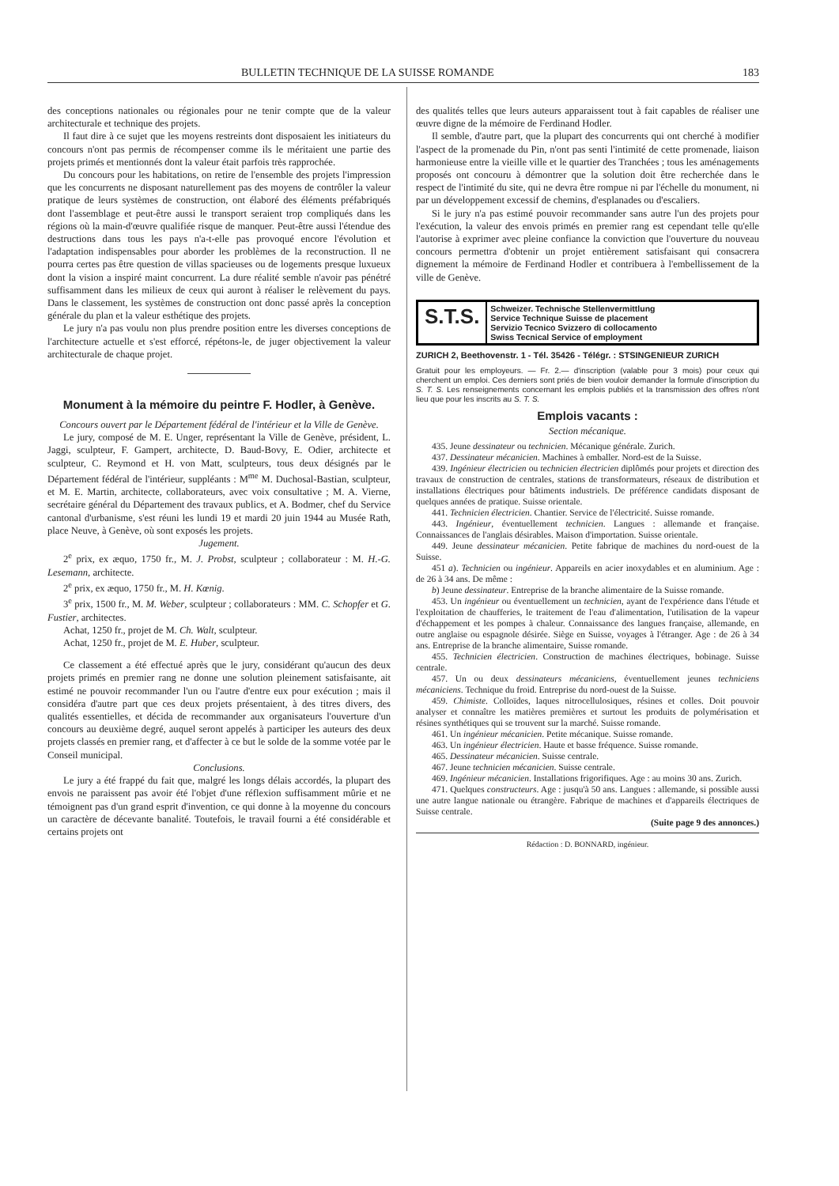BULLETIN TECHNIQUE DE LA SUISSE ROMANDE 183
des conceptions nationales ou régionales pour ne tenir compte que de la valeur architecturale et technique des projets.
Il faut dire à ce sujet que les moyens restreints dont disposaient les initiateurs du concours n'ont pas permis de récompenser comme ils le méritaient une partie des projets primés et mentionnés dont la valeur était parfois très rapprochée.
Du concours pour les habitations, on retire de l'ensemble des projets l'impression que les concurrents ne disposant naturellement pas des moyens de contrôler la valeur pratique de leurs systèmes de construction, ont élaboré des éléments préfabriqués dont l'assemblage et peut-être aussi le transport seraient trop compliqués dans les régions où la main-d'œuvre qualifiée risque de manquer. Peut-être aussi l'étendue des destructions dans tous les pays n'a-t-elle pas provoqué encore l'évolution et l'adaptation indispensables pour aborder les problèmes de la reconstruction. Il ne pourra certes pas être question de villas spacieuses ou de logements presque luxueux dont la vision a inspiré maint concurrent. La dure réalité semble n'avoir pas pénétré suffisamment dans les milieux de ceux qui auront à réaliser le relèvement du pays. Dans le classement, les systèmes de construction ont donc passé après la conception générale du plan et la valeur esthétique des projets.
Le jury n'a pas voulu non plus prendre position entre les diverses conceptions de l'architecture actuelle et s'est efforcé, répétons-le, de juger objectivement la valeur architecturale de chaque projet.
Monument à la mémoire du peintre F. Hodler, à Genève.
Concours ouvert par le Département fédéral de l'intérieur et la Ville de Genève.
Le jury, composé de M. E. Unger, représentant la Ville de Genève, président, L. Jaggi, sculpteur, F. Gampert, architecte, D. Baud-Bovy, E. Odier, architecte et sculpteur, C. Reymond et H. von Matt, sculpteurs, tous deux désignés par le Département fédéral de l'intérieur, suppléants : M<sup>me</sup> M. Duchosal-Bastian, sculpteur, et M. E. Martin, architecte, collaborateurs, avec voix consultative ; M. A. Vierne, secrétaire général du Département des travaux publics, et A. Bodmer, chef du Service cantonal d'urbanisme, s'est réuni les lundi 19 et mardi 20 juin 1944 au Musée Rath, place Neuve, à Genève, où sont exposés les projets.
Jugement.
2<sup>e</sup> prix, ex æquo, 1750 fr., M. J. Probst, sculpteur ; collaborateur : M. H.-G. Lesemann, architecte.
2<sup>e</sup> prix, ex æquo, 1750 fr., M. H. Kœnig.
3<sup>e</sup> prix, 1500 fr., M. M. Weber, sculpteur ; collaborateurs : MM. C. Schopfer et G. Fustier, architectes.
Achat, 1250 fr., projet de M. Ch. Walt, sculpteur.
Achat, 1250 fr., projet de M. E. Huber, sculpteur.
Ce classement a été effectué après que le jury, considérant qu'aucun des deux projets primés en premier rang ne donne une solution pleinement satisfaisante, ait estimé ne pouvoir recommander l'un ou l'autre d'entre eux pour exécution ; mais il considéra d'autre part que ces deux projets présentaient, à des titres divers, des qualités essentielles, et décida de recommander aux organisateurs l'ouverture d'un concours au deuxième degré, auquel seront appelés à participer les auteurs des deux projets classés en premier rang, et d'affecter à ce but le solde de la somme votée par le Conseil municipal.
Conclusions.
Le jury a été frappé du fait que, malgré les longs délais accordés, la plupart des envois ne paraissent pas avoir été l'objet d'une réflexion suffisamment mûrie et ne témoignent pas d'un grand esprit d'invention, ce qui donne à la moyenne du concours un caractère de décevante banalité. Toutefois, le travail fourni a été considérable et certains projets ont
des qualités telles que leurs auteurs apparaissent tout à fait capables de réaliser une œuvre digne de la mémoire de Ferdinand Hodler.
Il semble, d'autre part, que la plupart des concurrents qui ont cherché à modifier l'aspect de la promenade du Pin, n'ont pas senti l'intimité de cette promenade, liaison harmonieuse entre la vieille ville et le quartier des Tranchées ; tous les aménagements proposés ont concouru à démontrer que la solution doit être recherchée dans le respect de l'intimité du site, qui ne devra être rompue ni par l'échelle du monument, ni par un développement excessif de chemins, d'esplanades ou d'escaliers.
Si le jury n'a pas estimé pouvoir recommander sans autre l'un des projets pour l'exécution, la valeur des envois primés en premier rang est cependant telle qu'elle l'autorise à exprimer avec pleine confiance la conviction que l'ouverture du nouveau concours permettra d'obtenir un projet entièrement satisfaisant qui consacrera dignement la mémoire de Ferdinand Hodler et contribuera à l'embellissement de la ville de Genève.
S.T.S.
Schweizer. Technische Stellenvermittlung
Service Technique Suisse de placement
Servizio Tecnico Svizzero di collocamento
Swiss Tecnical Service of employment
ZURICH 2, Beethovenstr. 1 - Tél. 35426 - Télégr. : STSINGENIEUR ZURICH
Gratuit pour les employeurs. — Fr. 2.— d'inscription (valable pour 3 mois) pour ceux qui cherchent un emploi. Ces derniers sont priés de bien vouloir demander la formule d'inscription du S. T. S. Les renseignements concernant les emplois publiés et la transmission des offres n'ont lieu que pour les inscrits au S. T. S.
Emplois vacants :
Section mécanique.
435. Jeune dessinateur ou technicien. Mécanique générale. Zurich.
437. Dessinateur mécanicien. Machines à emballer. Nord-est de la Suisse.
439. Ingénieur électricien ou technicien électricien diplômés pour projets et direction des travaux de construction de centrales, stations de transformateurs, réseaux de distribution et installations électriques pour bâtiments industriels. De préférence candidats disposant de quelques années de pratique. Suisse orientale.
441. Technicien électricien. Chantier. Service de l'électricité. Suisse romande.
443. Ingénieur, éventuellement technicien. Langues : allemande et française. Connaissances de l'anglais désirables. Maison d'importation. Suisse orientale.
449. Jeune dessinateur mécanicien. Petite fabrique de machines du nord-ouest de la Suisse.
451 a). Technicien ou ingénieur. Appareils en acier inoxydables et en aluminium. Age : de 26 à 34 ans. De même :
b) Jeune dessinateur. Entreprise de la branche alimentaire de la Suisse romande.
453. Un ingénieur ou éventuellement un technicien, ayant de l'expérience dans l'étude et l'exploitation de chaufferies, le traitement de l'eau d'alimentation, l'utilisation de la vapeur d'échappement et les pompes à chaleur. Connaissance des langues française, allemande, en outre anglaise ou espagnole désirée. Siège en Suisse, voyages à l'étranger. Age : de 26 à 34 ans. Entreprise de la branche alimentaire, Suisse romande.
455. Technicien électricien. Construction de machines électriques, bobinage. Suisse centrale.
457. Un ou deux dessinateurs mécaniciens, éventuellement jeunes techniciens mécaniciens. Technique du froid. Entreprise du nord-ouest de la Suisse.
459. Chimiste. Colloïdes, laques nitrocellulosiques, résines et colles. Doit pouvoir analyser et connaître les matières premières et surtout les produits de polymérisation et résines synthétiques qui se trouvent sur la marché. Suisse romande.
461. Un ingénieur mécanicien. Petite mécanique. Suisse romande.
463. Un ingénieur électricien. Haute et basse fréquence. Suisse romande.
465. Dessinateur mécanicien. Suisse centrale.
467. Jeune technicien mécanicien. Suisse centrale.
469. Ingénieur mécanicien. Installations frigorifiques. Age : au moins 30 ans. Zurich.
471. Quelques constructeurs. Age : jusqu'à 50 ans. Langues : allemande, si possible aussi une autre langue nationale ou étrangère. Fabrique de machines et d'appareils électriques de Suisse centrale.
(Suite page 9 des annonces.)
Rédaction : D. BONNARD, ingénieur.